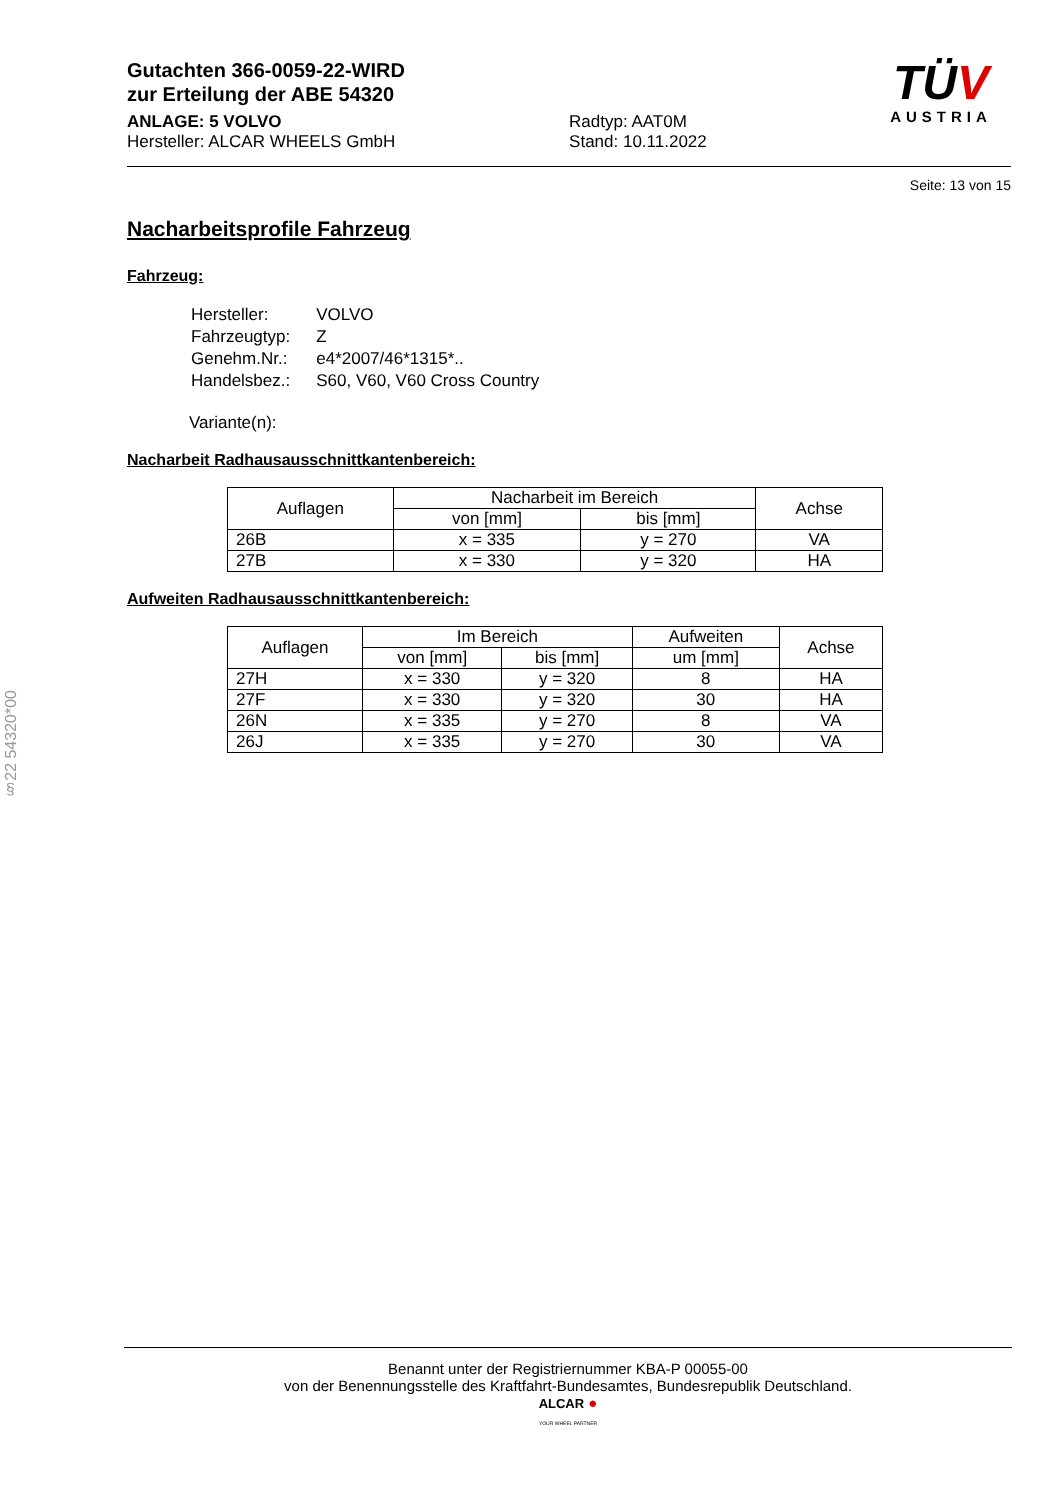§22 54320*00
Gutachten 366-0059-22-WIRD
zur Erteilung der ABE 54320
ANLAGE: 5 VOLVO
Hersteller: ALCAR WHEELS GmbH
Radtyp: AAT0M
Stand: 10.11.2022
TÜV
AUSTRIA
Seite: 13 von 15
Nacharbeitsprofile Fahrzeug
Fahrzeug:
| Hersteller: | VOLVO |
| Fahrzeugtyp: | Z |
| Genehm.Nr.: | e4*2007/46*1315*.. |
| Handelsbez.: | S60, V60, V60 Cross Country |
Variante(n):
Nacharbeit Radhausausschnittkantenbereich:
| Auflagen | Nacharbeit im Bereich | | Achse |
| --- | --- | --- | --- |
| | von [mm] | bis [mm] | |
| 26B | x = 335 | y = 270 | VA |
| 27B | x = 330 | y = 320 | HA |
Aufweiten Radhausausschnittkantenbereich:
| Auflagen | Im Bereich | | Aufweiten | Achse |
| --- | --- | --- | --- | --- |
| | von [mm] | bis [mm] | um [mm] | |
| 27H | x = 330 | y = 320 | 8 | HA |
| 27F | x = 330 | y = 320 | 30 | HA |
| 26N | x = 335 | y = 270 | 8 | VA |
| 26J | x = 335 | y = 270 | 30 | VA |
Benannt unter der Registriernummer KBA-P 00055-00
von der Benennungsstelle des Kraftfahrt-Bundesamtes, Bundesrepublik Deutschland.
ALCAR ●
YOUR WHEEL PARTNER